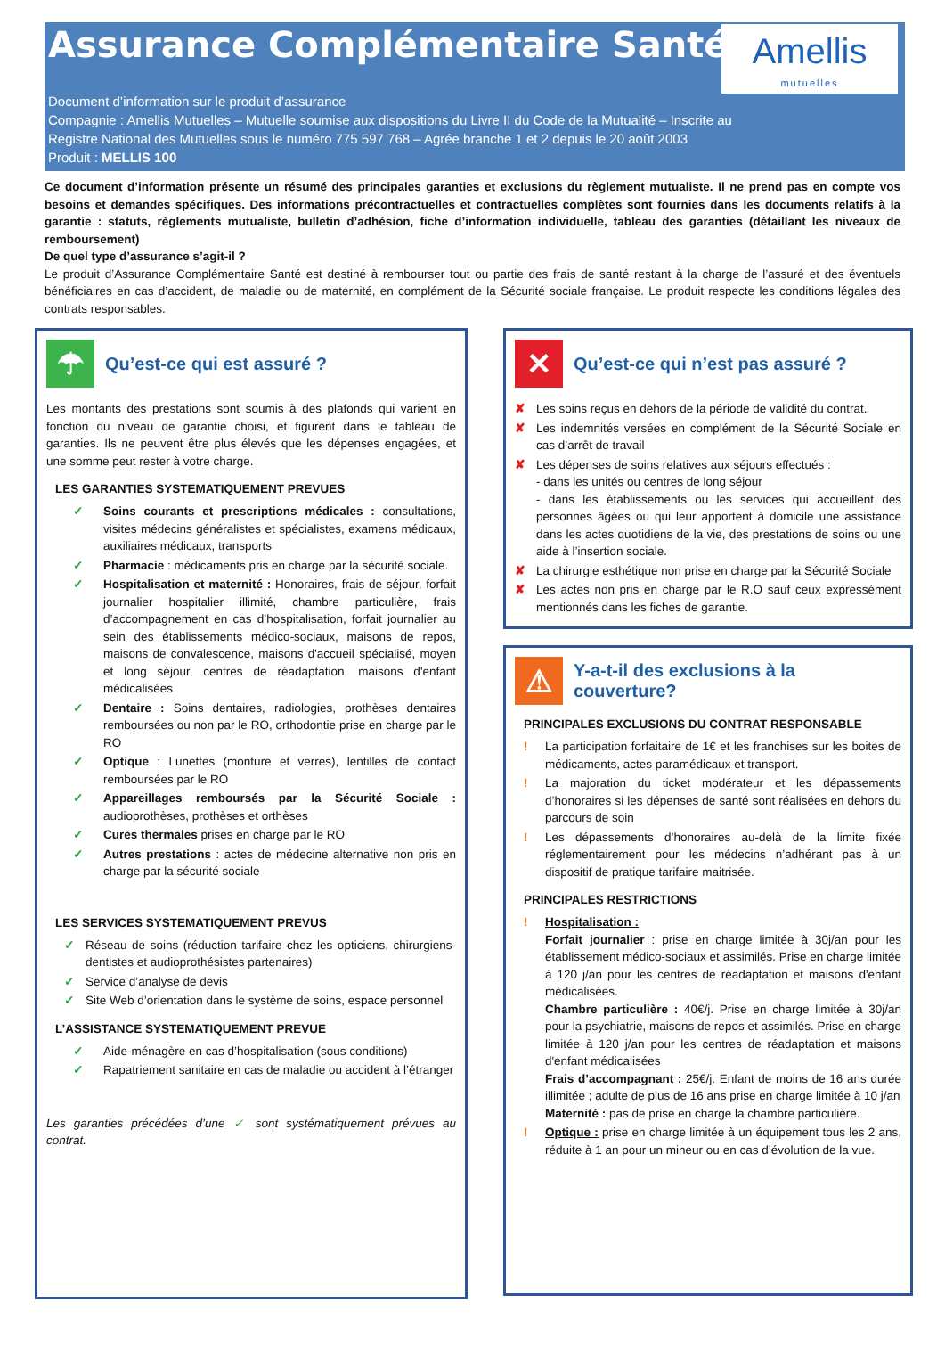Assurance Complémentaire Santé
Amellis
mutuelles
Document d’information sur le produit d’assurance
Compagnie : Amellis Mutuelles – Mutuelle soumise aux dispositions du Livre II du Code de la Mutualité – Inscrite au
Registre National des Mutuelles sous le numéro 775 597 768 – Agrée branche 1 et 2 depuis le 20 août 2003
Produit : MELLIS 100
Ce document d’information présente un résumé des principales garanties et exclusions du règlement mutualiste. Il ne prend pas en compte vos besoins et demandes spécifiques. Des informations précontractuelles et contractuelles complètes sont fournies dans les documents relatifs à la garantie : statuts, règlements mutualiste, bulletin d’adhésion, fiche d’information individuelle, tableau des garanties (détaillant les niveaux de remboursement)
De quel type d’assurance s’agit-il ?
Le produit d’Assurance Complémentaire Santé est destiné à rembourser tout ou partie des frais de santé restant à la charge de l’assuré et des éventuels bénéficiaires en cas d’accident, de maladie ou de maternité, en complément de la Sécurité sociale française. Le produit respecte les conditions légales des contrats responsables.
☂ Qu’est-ce qui est assuré ?
Les montants des prestations sont soumis à des plafonds qui varient en fonction du niveau de garantie choisi, et figurent dans le tableau de garanties. Ils ne peuvent être plus élevés que les dépenses engagées, et une somme peut rester à votre charge.
LES GARANTIES SYSTEMATIQUEMENT PREVUES
✓ Soins courants et prescriptions médicales : consultations, visites médecins généralistes et spécialistes, examens médicaux, auxiliaires médicaux, transports
✓ Pharmacie : médicaments pris en charge par la sécurité sociale.
✓ Hospitalisation et maternité : Honoraires, frais de séjour, forfait journalier hospitalier illimité, chambre particulière, frais d’accompagnement en cas d’hospitalisation, forfait journalier au sein des établissements médico-sociaux, maisons de repos, maisons de convalescence, maisons d'accueil spécialisé, moyen et long séjour, centres de réadaptation, maisons d'enfant médicalisées
✓ Dentaire : Soins dentaires, radiologies, prothèses dentaires remboursées ou non par le RO, orthodontie prise en charge par le RO
✓ Optique : Lunettes (monture et verres), lentilles de contact remboursées par le RO
✓ Appareillages remboursés par la Sécurité Sociale : audioprothèses, prothèses et orthèses
✓ Cures thermales prises en charge par le RO
✓ Autres prestations : actes de médecine alternative non pris en charge par la sécurité sociale
LES SERVICES SYSTEMATIQUEMENT PREVUS
✓ Réseau de soins (réduction tarifaire chez les opticiens, chirurgiens-dentistes et audioprothésistes partenaires)
✓ Service d’analyse de devis
✓ Site Web d’orientation dans le système de soins, espace personnel
L’ASSISTANCE SYSTEMATIQUEMENT PREVUE
✓ Aide-ménagère en cas d’hospitalisation (sous conditions)
✓ Rapatriement sanitaire en cas de maladie ou accident à l’étranger
Les garanties précédées d’une ✓ sont systématiquement prévues au contrat.
✕ Qu’est-ce qui n’est pas assuré ?
✘ Les soins reçus en dehors de la période de validité du contrat.
✘ Les indemnités versées en complément de la Sécurité Sociale en cas d’arrêt de travail
✘ Les dépenses de soins relatives aux séjours effectués :
- dans les unités ou centres de long séjour
- dans les établissements ou les services qui accueillent des personnes âgées ou qui leur apportent à domicile une assistance dans les actes quotidiens de la vie, des prestations de soins ou une aide à l’insertion sociale.
✘ La chirurgie esthétique non prise en charge par la Sécurité Sociale
✘ Les actes non pris en charge par le R.O sauf ceux expressément mentionnés dans les fiches de garantie.
⚠ Y-a-t-il des exclusions à la couverture?
PRINCIPALES EXCLUSIONS DU CONTRAT RESPONSABLE
! La participation forfaitaire de 1€ et les franchises sur les boites de médicaments, actes paramédicaux et transport.
! La majoration du ticket modérateur et les dépassements d’honoraires si les dépenses de santé sont réalisées en dehors du parcours de soin
! Les dépassements d’honoraires au-delà de la limite fixée réglementairement pour les médecins n’adhérant pas à un dispositif de pratique tarifaire maitrisée.
PRINCIPALES RESTRICTIONS
! Hospitalisation :
Forfait journalier : prise en charge limitée à 30j/an pour les établissement médico-sociaux et assimilés. Prise en charge limitée à 120 j/an pour les centres de réadaptation et maisons d'enfant médicalisées.
Chambre particulière : 40€/j. Prise en charge limitée à 30j/an pour la psychiatrie, maisons de repos et assimilés. Prise en charge limitée à 120 j/an pour les centres de réadaptation et maisons d'enfant médicalisées
Frais d’accompagnant : 25€/j. Enfant de moins de 16 ans durée illimitée ; adulte de plus de 16 ans prise en charge limitée à 10 j/an
Maternité : pas de prise en charge la chambre particulière.
! Optique : prise en charge limitée à un équipement tous les 2 ans, réduite à 1 an pour un mineur ou en cas d’évolution de la vue.